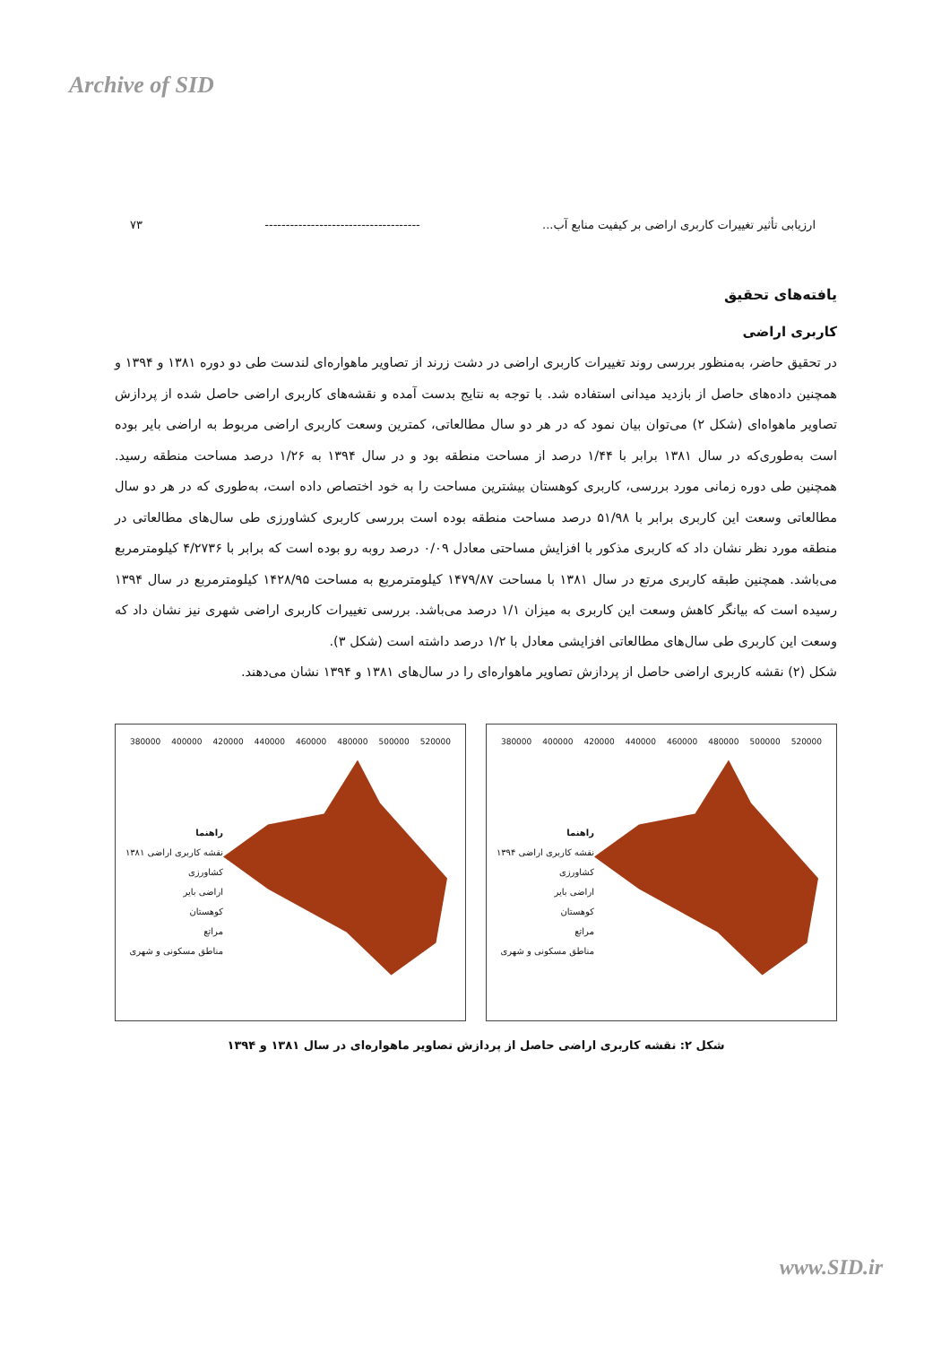Archive of SID
ارزیابی تأثیر تغییرات کاربری اراضی بر کیفیت منابع آب... ------------------------------------- ۷۳
یافته‌های تحقیق
کاربری اراضی
در تحقیق حاضر، به‌منظور بررسی روند تغییرات کاربری اراضی در دشت زرند از تصاویر ماهواره‌ای لندست طی دو دوره ۱۳۸۱ و ۱۳۹۴ و همچنین داده‌های حاصل از بازدید میدانی استفاده شد. با توجه به نتایج بدست آمده و نقشه‌های کاربری اراضی حاصل شده از پردازش تصاویر ماهواه‌ای (شکل ۲) می‌توان بیان نمود که در هر دو سال مطالعاتی، کمترین وسعت کاربری اراضی مربوط به اراضی بایر بوده است به‌طوری‌که در سال ۱۳۸۱ برابر با ۱/۴۴ درصد از مساحت منطقه بود و در سال ۱۳۹۴ به ۱/۲۶ درصد مساحت منطقه رسید. همچنین طی دوره زمانی مورد بررسی، کاربری کوهستان بیشترین مساحت را به خود اختصاص داده است، به‌طوری که در هر دو سال مطالعاتی وسعت این کاربری برابر با ۵۱/۹۸ درصد مساحت منطقه بوده است بررسی کاربری کشاورزی طی سال‌های مطالعاتی در منطقه مورد نظر نشان داد که کاربری مذکور با افزایش مساحتی معادل ۰/۰۹ درصد روبه رو بوده است که برابر با ۴/۲۷۳۶ کیلومترمربع می‌باشد. همچنین طبقه کاربری مرتع در سال ۱۳۸۱ با مساحت ۱۴۷۹/۸۷ کیلومترمربع به مساحت ۱۴۲۸/۹۵ کیلومترمربع در سال ۱۳۹۴ رسیده است که بیانگر کاهش وسعت این کاربری به میزان ۱/۱ درصد می‌باشد. بررسی تغییرات کاربری اراضی شهری نیز نشان داد که وسعت این کاربری طی سال‌های مطالعاتی افزایشی معادل با ۱/۲ درصد داشته است (شکل ۳).
شکل (۲) نقشه کاربری اراضی حاصل از پردازش تصاویر ماهواره‌ای را در سال‌های ۱۳۸۱ و ۱۳۹۴ نشان می‌دهند.
380000 400000 420000 440000 460000 480000 500000 520000
راهنما
نقشه کاربری اراضی ۱۳۸۱
کشاورزی
اراضی بایر
کوهستان
مراتع
مناطق مسکونی و شهری
380000 400000 420000 440000 460000 480000 500000 520000
راهنما
نقشه کاربری اراضی ۱۳۹۴
کشاورزی
اراضی بایر
کوهستان
مراتع
مناطق مسکونی و شهری
شکل ۲: نقشه کاربری اراضی حاصل از پردازش تصاویر ماهواره‌ای در سال ۱۳۸۱ و ۱۳۹۴
www.SID.ir